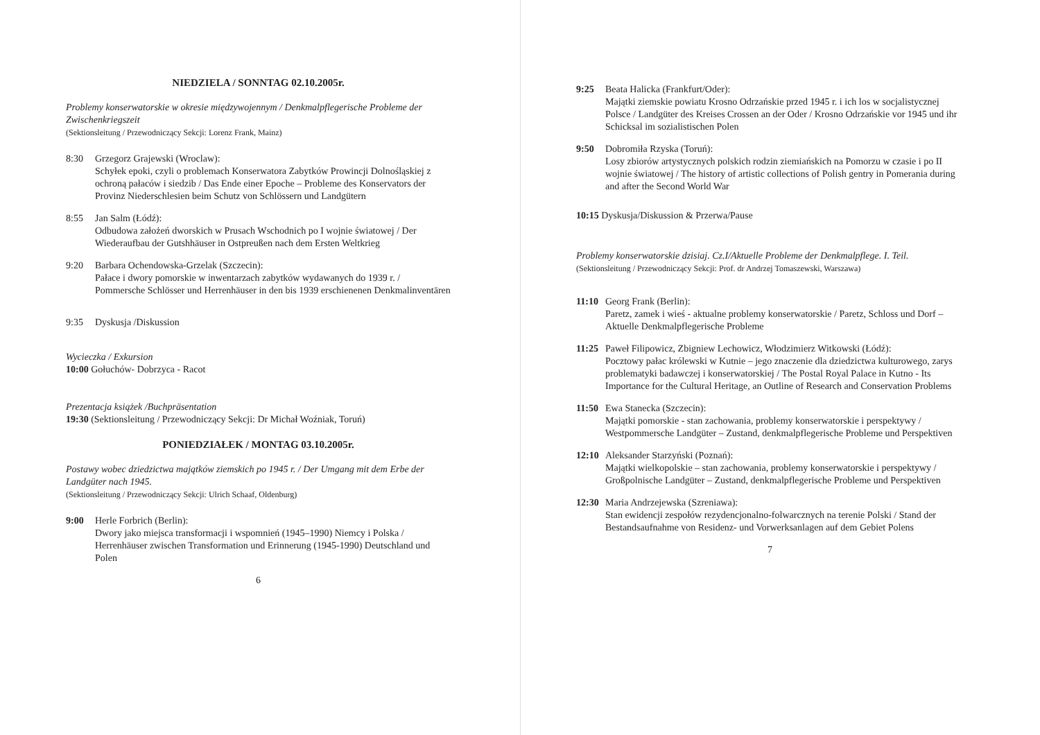NIEDZIELA / SONNTAG 02.10.2005r.
Problemy konserwatorskie w okresie międzywojennym / Denkmalpflegerische Probleme der Zwischenkriegszeit
(Sektionsleitung / Przewodniczący Sekcji: Lorenz Frank, Mainz)
8:30 Grzegorz Grajewski (Wroclaw):
Schyłek epoki, czyli o problemach Konserwatora Zabytków Prowincji Dolnośląskiej z ochroną pałaców i siedzib / Das Ende einer Epoche – Probleme des Konservators der Provinz Niederschlesien beim Schutz von Schlössern und Landgütern
8:55 Jan Salm (Łódź):
Odbudowa założeń dworskich w Prusach Wschodnich po I wojnie światowej / Der Wiederaufbau der Gutshhäuser in Ostpreußen nach dem Ersten Weltkrieg
9:20 Barbara Ochendowska-Grzelak (Szczecin):
Pałace i dwory pomorskie w inwentarzach zabytków wydawanych do 1939 r. / Pommersche Schlösser und Herrenhäuser in den bis 1939 erschienenen Denkmalinventären
9:35 Dyskusja /Diskussion
Wycieczka / Exkursion
10:00 Gołuchów- Dobrzyca - Racot
Prezentacja książek /Buchpräsentation
19:30 (Sektionsleitung / Przewodniczący Sekcji: Dr Michał Woźniak, Toruń)
PONIEDZIAŁEK / MONTAG 03.10.2005r.
Postawy wobec dziedzictwa majątków ziemskich po 1945 r. / Der Umgang mit dem Erbe der Landgüter nach 1945.
(Sektionsleitung / Przewodniczący Sekcji: Ulrich Schaaf, Oldenburg)
9:00 Herle Forbrich (Berlin):
Dwory jako miejsca transformacji i wspomnień (1945–1990) Niemcy i Polska / Herrenhäuser zwischen Transformation und Erinnerung (1945-1990) Deutschland und Polen
6
9:25 Beata Halicka (Frankfurt/Oder):
Majątki ziemskie powiatu Krosno Odrzańskie przed 1945 r. i ich los w socjalistycznej Polsce / Landgüter des Kreises Crossen an der Oder / Krosno Odrzańskie vor 1945 und ihr Schicksal im sozialistischen Polen
9:50 Dobromiła Rzyska (Toruń):
Losy zbiorów artystycznych polskich rodzin ziemiańskich na Pomorzu w czasie i po II wojnie światowej / The history of artistic collections of Polish gentry in Pomerania during and after the Second World War
10:15 Dyskusja/Diskussion & Przerwa/Pause
Problemy konserwatorskie dzisiaj. Cz.I/Aktuelle Probleme der Denkmalpflege. I. Teil.
(Sektionsleitung / Przewodniczący Sekcji: Prof. dr Andrzej Tomaszewski, Warszawa)
11:10 Georg Frank (Berlin):
Paretz, zamek i wieś - aktualne problemy konserwatorskie / Paretz, Schloss und Dorf – Aktuelle Denkmalpflegerische Probleme
11:25 Paweł Filipowicz, Zbigniew Lechowicz, Włodzimierz Witkowski (Łódź):
Pocztowy pałac królewski w Kutnie – jego znaczenie dla dziedzictwa kulturowego, zarys problematyki badawczej i konserwatorskiej / The Postal Royal Palace in Kutno - Its Importance for the Cultural Heritage, an Outline of Research and Conservation Problems
11:50 Ewa Stanecka (Szczecin):
Majątki pomorskie - stan zachowania, problemy konserwatorskie i perspektywy / Westpommersche Landgüter – Zustand, denkmalpflegerische Probleme und Perspektiven
12:10 Aleksander Starzyński (Poznań):
Majątki wielkopolskie – stan zachowania, problemy konserwatorskie i perspektywy / Großpolnische Landgüter – Zustand, denkmalpflegerische Probleme und Perspektiven
12:30 Maria Andrzejewska (Szreniawa):
Stan ewidencji zespołów rezydencjonalno-folwarcznych na terenie Polski / Stand der Bestandsaufnahme von Residenz- und Vorwerksanlagen auf dem Gebiet Polens
7